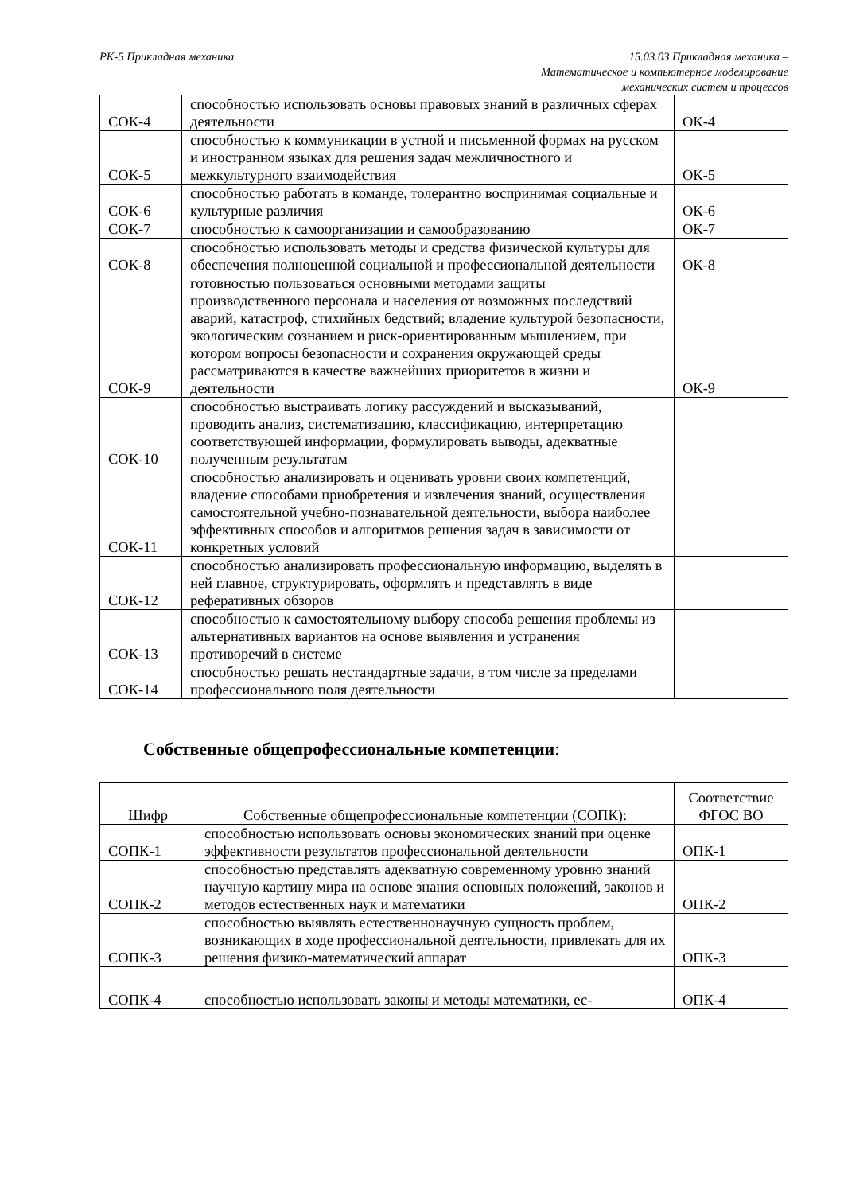РК-5 Прикладная механика 15.03.03 Прикладная механика –
Математическое и компьютерное моделирование
механических систем и процессов
| СОК-4 | способностью использовать основы правовых знаний в различных сферах деятельности | ОК-4 |
| СОК-5 | способностью к коммуникации в устной и письменной формах на русском и иностранном языках для решения задач межличностного и межкультурного взаимодействия | ОК-5 |
| СОК-6 | способностью работать в команде, толерантно воспринимая социальные и культурные различия | ОК-6 |
| СОК-7 | способностью к самоорганизации и самообразованию | ОК-7 |
| СОК-8 | способностью использовать методы и средства физической культуры для обеспечения полноценной социальной и профессиональной деятельности | ОК-8 |
| СОК-9 | готовностью пользоваться основными методами защиты производственного персонала и населения от возможных последствий аварий, катастроф, стихийных бедствий; владение культурой безопасности, экологическим сознанием и риск-ориентированным мышлением, при котором вопросы безопасности и сохранения окружающей среды рассматриваются в качестве важнейших приоритетов в жизни и деятельности | ОК-9 |
| СОК-10 | способностью выстраивать логику рассуждений и высказываний, проводить анализ, систематизацию, классификацию, интерпретацию соответствующей информации, формулировать выводы, адекватные полученным результатам | |
| СОК-11 | способностью анализировать и оценивать уровни своих компетенций, владение способами приобретения и извлечения знаний, осуществления самостоятельной учебно-познавательной деятельности, выбора наиболее эффективных способов и алгоритмов решения задач в зависимости от конкретных условий | |
| СОК-12 | способностью анализировать профессиональную информацию, выделять в ней главное, структурировать, оформлять и представлять в виде реферативных обзоров | |
| СОК-13 | способностью к самостоятельному выбору способа решения проблемы из альтернативных вариантов на основе выявления и устранения противоречий в системе | |
| СОК-14 | способностью решать нестандартные задачи, в том числе за пределами профессионального поля деятельности | |
Собственные общепрофессиональные компетенции:
| Шифр | Собственные общепрофессиональные компетенции (СОПК): | Соответствие ФГОС ВО |
| --- | --- | --- |
| СОПК-1 | способностью использовать основы экономических знаний при оценке эффективности результатов профессиональной деятельности | ОПК-1 |
| СОПК-2 | способностью представлять адекватную современному уровню знаний научную картину мира на основе знания основных положений, законов и методов естественных наук и математики | ОПК-2 |
| СОПК-3 | способностью выявлять естественнонаучную сущность проблем, возникающих в ходе профессиональной деятельности, привлекать для их решения физико-математический аппарат | ОПК-3 |
| СОПК-4 | способностью использовать законы и методы математики, ес- | ОПК-4 |